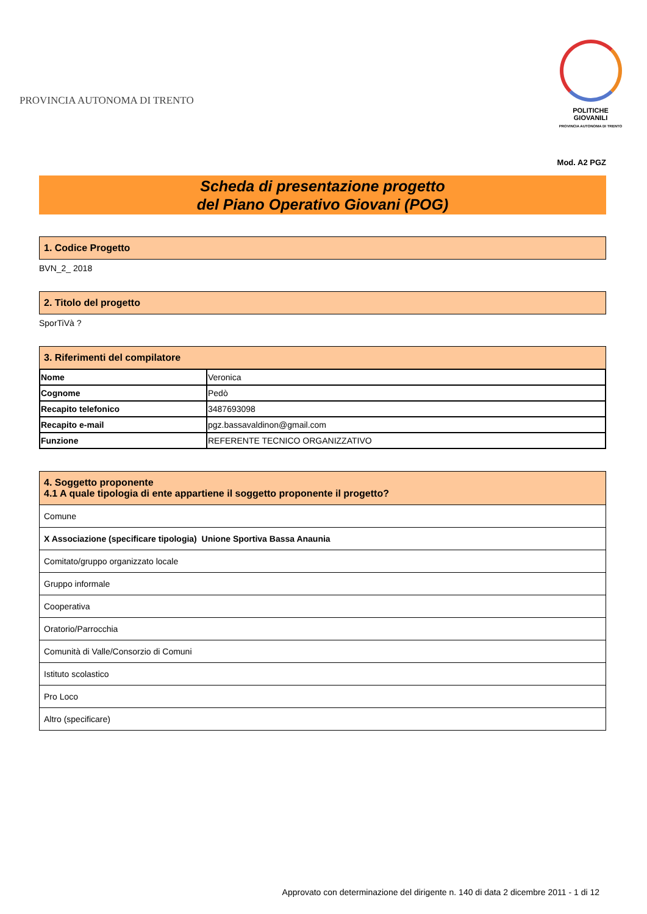PROVINCIA AUTONOMA DI TRENTO
POLITICHE GIOVANILI
PROVINCIA AUTONOMA DI TRENTO
Mod. A2 PGZ
Scheda di presentazione progetto
del Piano Operativo Giovani (POG)
1. Codice Progetto
BVN_2_ 2018
2. Titolo del progetto
SporTiVà ?
3. Riferimenti del compilatore
| Nome | Veronica |
| Cognome | Pedò |
| Recapito telefonico | 3487693098 |
| Recapito e-mail | pgz.bassavaldinon@gmail.com |
| Funzione | REFERENTE TECNICO ORGANIZZATIVO |
4. Soggetto proponente
4.1 A quale tipologia di ente appartiene il soggetto proponente il progetto?
| Comune |
| X Associazione (specificare tipologia) Unione Sportiva Bassa Anaunia |
| Comitato/gruppo organizzato locale |
| Gruppo informale |
| Cooperativa |
| Oratorio/Parrocchia |
| Comunità di Valle/Consorzio di Comuni |
| Istituto scolastico |
| Pro Loco |
| Altro (specificare) |
Approvato con determinazione del dirigente n. 140 di data 2 dicembre 2011 - 1 di 12